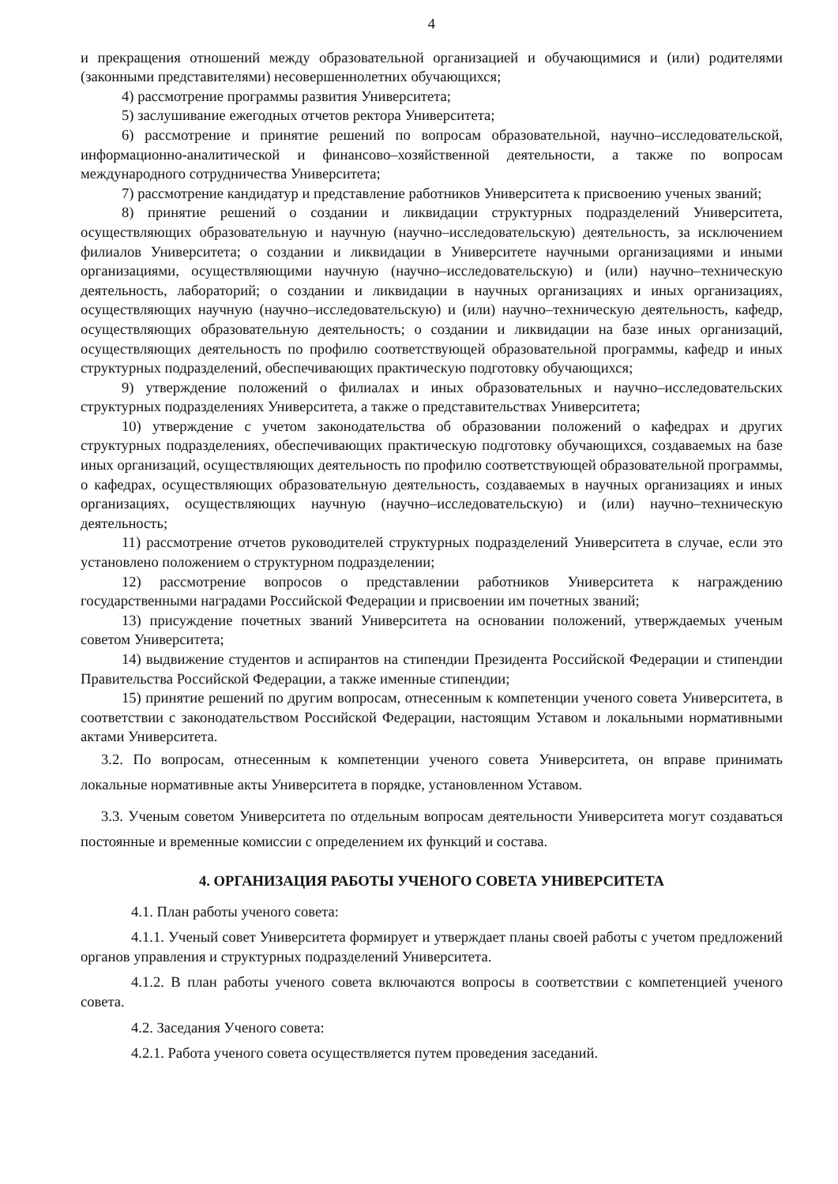4
и прекращения отношений между образовательной организацией и обучающимися и (или) родителями (законными представителями) несовершеннолетних обучающихся;
4) рассмотрение программы развития Университета;
5) заслушивание ежегодных отчетов ректора Университета;
6) рассмотрение и принятие решений по вопросам образовательной, научно–исследовательской, информационно-аналитической и финансово–хозяйственной деятельности, а также по вопросам международного сотрудничества Университета;
7) рассмотрение кандидатур и представление работников Университета к присвоению ученых званий;
8) принятие решений о создании и ликвидации структурных подразделений Университета, осуществляющих образовательную и научную (научно–исследовательскую) деятельность, за исключением филиалов Университета; о создании и ликвидации в Университете научными организациями и иными организациями, осуществляющими научную (научно–исследовательскую) и (или) научно–техническую деятельность, лабораторий; о создании и ликвидации в научных организациях и иных организациях, осуществляющих научную (научно–исследовательскую) и (или) научно–техническую деятельность, кафедр, осуществляющих образовательную деятельность; о создании и ликвидации на базе иных организаций, осуществляющих деятельность по профилю соответствующей образовательной программы, кафедр и иных структурных подразделений, обеспечивающих практическую подготовку обучающихся;
9) утверждение положений о филиалах и иных образовательных и научно–исследовательских структурных подразделениях Университета, а также о представительствах Университета;
10) утверждение с учетом законодательства об образовании положений о кафедрах и других структурных подразделениях, обеспечивающих практическую подготовку обучающихся, создаваемых на базе иных организаций, осуществляющих деятельность по профилю соответствующей образовательной программы, о кафедрах, осуществляющих образовательную деятельность, создаваемых в научных организациях и иных организациях, осуществляющих научную (научно–исследовательскую) и (или) научно–техническую деятельность;
11) рассмотрение отчетов руководителей структурных подразделений Университета в случае, если это установлено положением о структурном подразделении;
12) рассмотрение вопросов о представлении работников Университета к награждению государственными наградами Российской Федерации и присвоении им почетных званий;
13) присуждение почетных званий Университета на основании положений, утверждаемых ученым советом Университета;
14) выдвижение студентов и аспирантов на стипендии Президента Российской Федерации и стипендии Правительства Российской Федерации, а также именные стипендии;
15) принятие решений по другим вопросам, отнесенным к компетенции ученого совета Университета, в соответствии с законодательством Российской Федерации, настоящим Уставом и локальными нормативными актами Университета.
3.2. По вопросам, отнесенным к компетенции ученого совета Университета, он вправе принимать локальные нормативные акты Университета в порядке, установленном Уставом.
3.3. Ученым советом Университета по отдельным вопросам деятельности Университета могут создаваться постоянные и временные комиссии с определением их функций и состава.
4. ОРГАНИЗАЦИЯ РАБОТЫ УЧЕНОГО СОВЕТА УНИВЕРСИТЕТА
4.1. План работы ученого совета:
4.1.1. Ученый совет Университета формирует и утверждает планы своей работы с учетом предложений органов управления и структурных подразделений Университета.
4.1.2. В план работы ученого совета включаются вопросы в соответствии с компетенцией ученого совета.
4.2. Заседания Ученого совета:
4.2.1. Работа ученого совета осуществляется путем проведения заседаний.